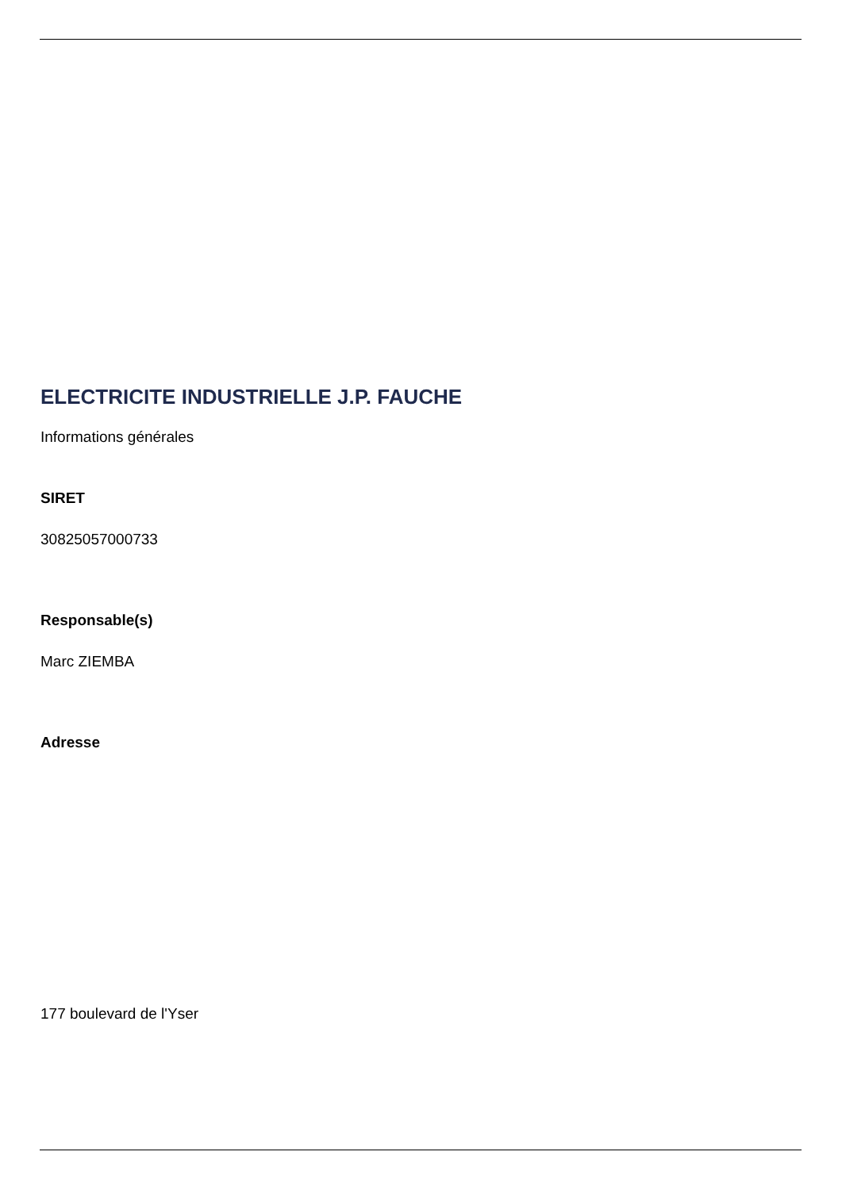ELECTRICITE INDUSTRIELLE J.P. FAUCHE
Informations générales
SIRET
30825057000733
Responsable(s)
Marc ZIEMBA
Adresse
177 boulevard de l'Yser